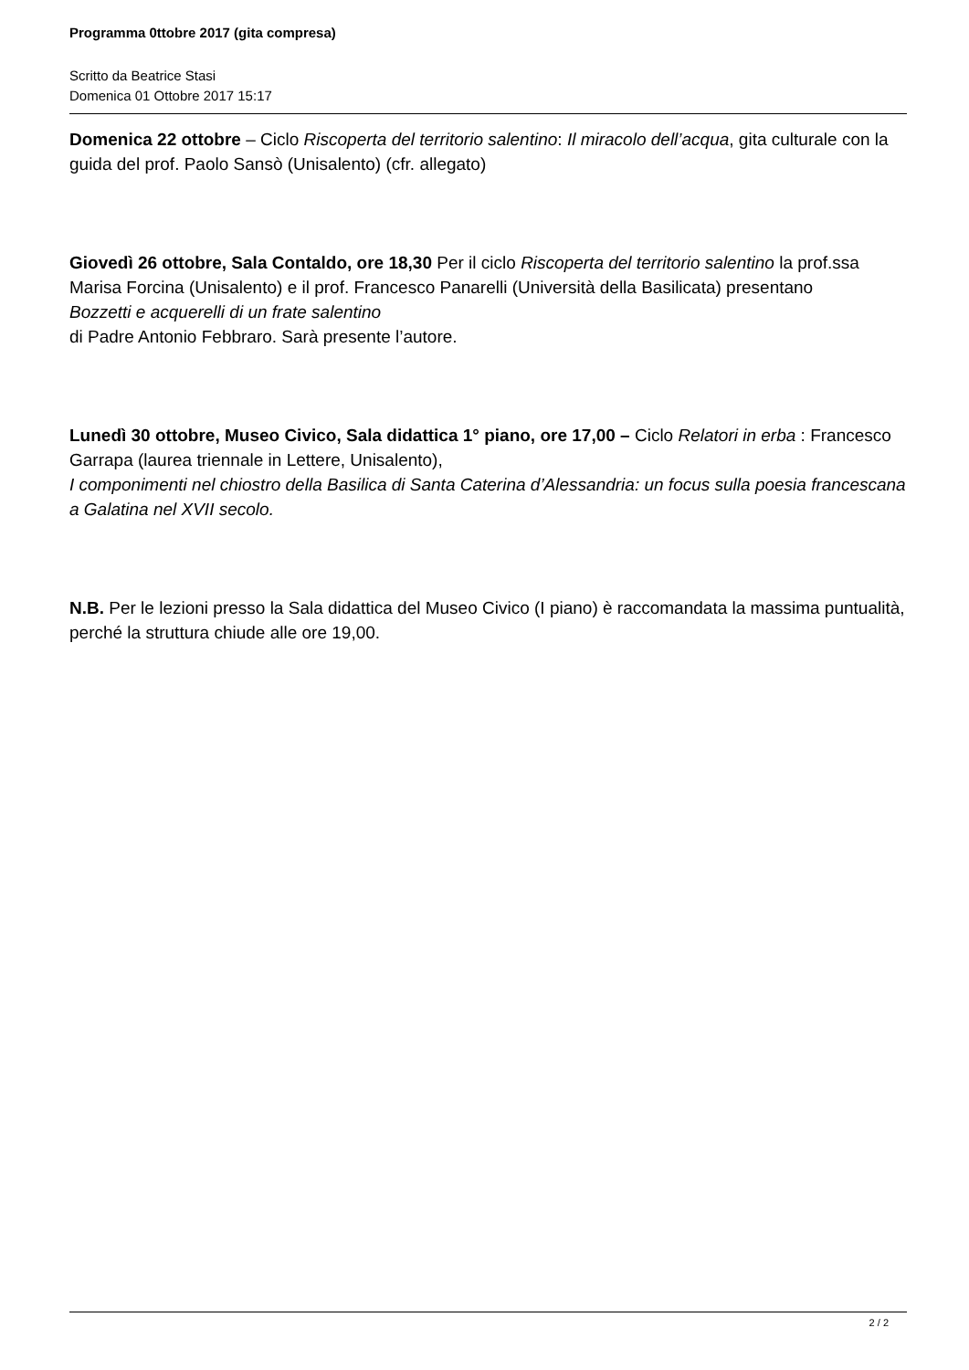Programma 0ttobre 2017 (gita compresa)
Scritto da Beatrice Stasi
Domenica 01 Ottobre 2017 15:17
Domenica 22 ottobre – Ciclo Riscoperta del territorio salentino: Il miracolo dell’acqua, gita culturale con la guida del prof. Paolo Sansò (Unisalento) (cfr. allegato)
Giovedì 26 ottobre, Sala Contaldo, ore 18,30 Per il ciclo Riscoperta del territorio salentino la prof.ssa Marisa Forcina (Unisalento) e il prof. Francesco Panarelli (Università della Basilicata) presentano
Bozzetti e acquerelli di un frate salentino
di Padre Antonio Febbraro. Sarà presente l’autore.
Lunedì 30 ottobre, Museo Civico, Sala didattica 1° piano, ore 17,00 – Ciclo Relatori in erba : Francesco Garrapa (laurea triennale in Lettere, Unisalento),
I componimenti nel chiostro della Basilica di Santa Caterina d’Alessandria: un focus sulla poesia francescana a Galatina nel XVII secolo.
N.B. Per le lezioni presso la Sala didattica del Museo Civico (I piano) è raccomandata la massima puntualità, perché la struttura chiude alle ore 19,00.
2 / 2